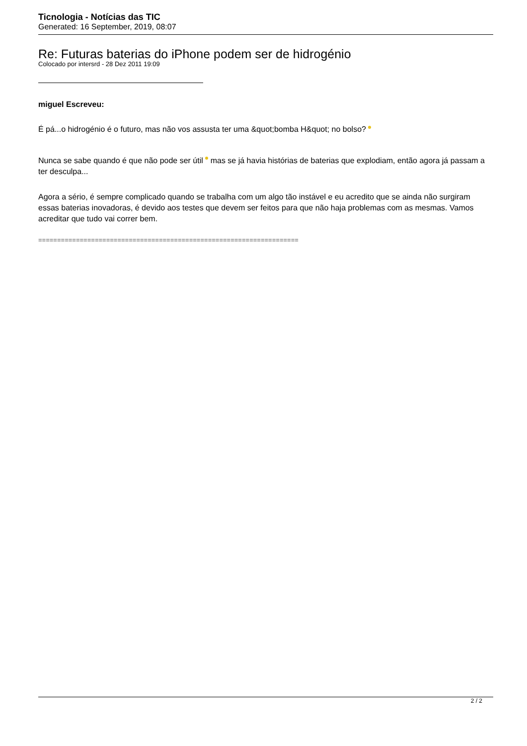Ticnologia - Notícias das TIC
Generated: 16 September, 2019, 08:07
Re: Futuras baterias do iPhone podem ser de hidrogénio
Colocado por intersrd - 28 Dez 2011 19:09
miguel Escreveu:
É pá...o hidrogénio é o futuro, mas não vos assusta ter uma &quot;bomba H&quot; no bolso?
Nunca se sabe quando é que não pode ser útil mas se já havia histórias de baterias que explodiam, então agora já passam a ter desculpa...
Agora a sério, é sempre complicado quando se trabalha com um algo tão instável e eu acredito que se ainda não surgiram essas baterias inovadoras, é devido aos testes que devem ser feitos para que não haja problemas com as mesmas. Vamos acreditar que tudo vai correr bem.
=====================================================================
2 / 2